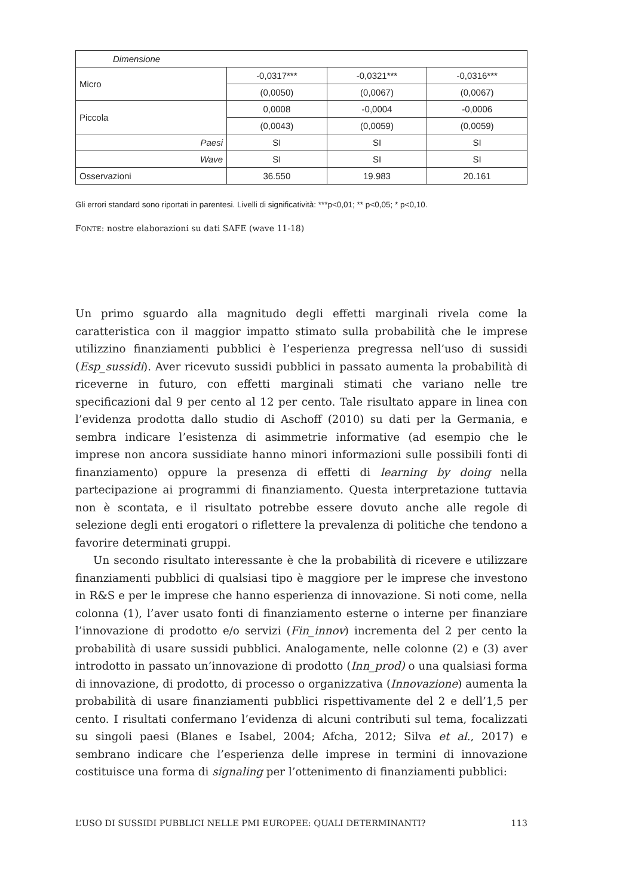| Dimensione | | | |
| Micro | -0,0317*** | -0,0321*** | -0,0316*** |
| | (0,0050) | (0,0067) | (0,0067) |
| Piccola | 0,0008 | -0,0004 | -0,0006 |
| | (0,0043) | (0,0059) | (0,0059) |
| Paesi | SI | SI | SI |
| Wave | SI | SI | SI |
| Osservazioni | 36.550 | 19.983 | 20.161 |
Gli errori standard sono riportati in parentesi. Livelli di significatività: ***p<0,01; ** p<0,05; * p<0,10.
FONTE: nostre elaborazioni su dati SAFE (wave 11-18)
Un primo sguardo alla magnitudo degli effetti marginali rivela come la caratteristica con il maggior impatto stimato sulla probabilità che le imprese utilizzino finanziamenti pubblici è l’esperienza pregressa nell’uso di sussidi (Esp_sussidi). Aver ricevuto sussidi pubblici in passato aumenta la probabilità di riceverne in futuro, con effetti marginali stimati che variano nelle tre specificazioni dal 9 per cento al 12 per cento. Tale risultato appare in linea con l’evidenza prodotta dallo studio di Aschoff (2010) su dati per la Germania, e sembra indicare l’esistenza di asimmetrie informative (ad esempio che le imprese non ancora sussidiate hanno minori informazioni sulle possibili fonti di finanziamento) oppure la presenza di effetti di learning by doing nella partecipazione ai programmi di finanziamento. Questa interpretazione tuttavia non è scontata, e il risultato potrebbe essere dovuto anche alle regole di selezione degli enti erogatori o riflettere la prevalenza di politiche che tendono a favorire determinati gruppi.
Un secondo risultato interessante è che la probabilità di ricevere e utilizzare finanziamenti pubblici di qualsiasi tipo è maggiore per le imprese che investono in R&S e per le imprese che hanno esperienza di innovazione. Si noti come, nella colonna (1), l’aver usato fonti di finanziamento esterne o interne per finanziare l’innovazione di prodotto e/o servizi (Fin_innov) incrementa del 2 per cento la probabilità di usare sussidi pubblici. Analogamente, nelle colonne (2) e (3) aver introdotto in passato un’innovazione di prodotto (Inn_prod) o una qualsiasi forma di innovazione, di prodotto, di processo o organizzativa (Innovazione) aumenta la probabilità di usare finanziamenti pubblici rispettivamente del 2 e dell’1,5 per cento. I risultati confermano l’evidenza di alcuni contributi sul tema, focalizzati su singoli paesi (Blanes e Isabel, 2004; Afcha, 2012; Silva et al., 2017) e sembrano indicare che l’esperienza delle imprese in termini di innovazione costituisce una forma di signaling per l’ottenimento di finanziamenti pubblici:
L’USO DI SUSSIDI PUBBLICI NELLE PMI EUROPEE: QUALI DETERMINANTI? 113